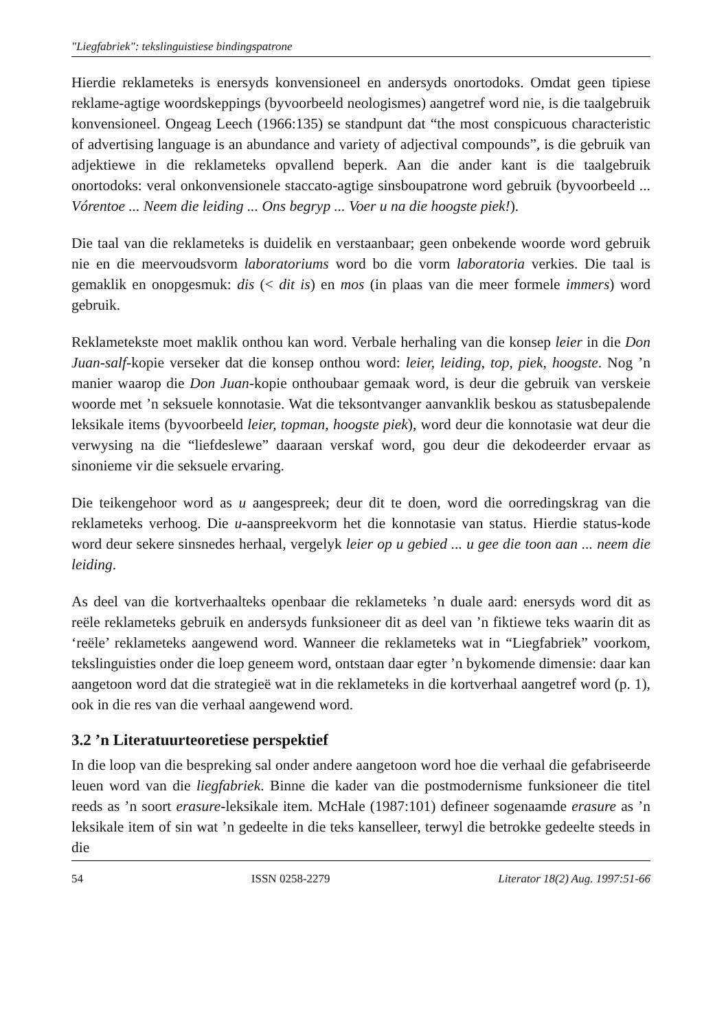"Liegfabriek": tekslinguistiese bindingspatrone
Hierdie reklameteks is enersyds konvensioneel en andersyds onortodoks. Omdat geen tipiese reklame-agtige woordskeppings (byvoorbeeld neologismes) aangetref word nie, is die taalgebruik konvensioneel. Ongeag Leech (1966:135) se standpunt dat “the most conspicuous characteristic of advertising language is an abundance and variety of adjectival compounds”, is die gebruik van adjektiewe in die reklameteks opvallend beperk. Aan die ander kant is die taalgebruik onortodoks: veral onkonvensionele staccato-agtige sinsboupatrone word gebruik (byvoorbeeld ... Vórentoe ... Neem die leiding ... Ons begryp ... Voer u na die hoogste piek!).
Die taal van die reklameteks is duidelik en verstaanbaar; geen onbekende woorde word gebruik nie en die meervoudsvorm laboratoriums word bo die vorm laboratoria verkies. Die taal is gemaklik en onopgesmuk: dis (< dit is) en mos (in plaas van die meer formele immers) word gebruik.
Reklametekste moet maklik onthou kan word. Verbale herhaling van die konsep leier in die Don Juan-salf-kopie verseker dat die konsep onthou word: leier, leiding, top, piek, hoogste. Nog ’n manier waarop die Don Juan-kopie onthoubaar gemaak word, is deur die gebruik van verskeie woorde met ’n seksuele konnotasie. Wat die teksontvanger aanvanklik beskou as statusbepalende leksikale items (byvoorbeeld leier, topman, hoogste piek), word deur die konnotasie wat deur die verwysing na die “liefdeslewe” daaraan verskaf word, gou deur die dekodeerder ervaar as sinonieme vir die seksuele ervaring.
Die teikengehoor word as u aangespreek; deur dit te doen, word die oorredingskrag van die reklameteks verhoog. Die u-aanspreekvorm het die konnotasie van status. Hierdie status-kode word deur sekere sinsnedes herhaal, vergelyk leier op u gebied ... u gee die toon aan ... neem die leiding.
As deel van die kortverhaalteks openbaar die reklameteks ’n duale aard: enersyds word dit as reële reklameteks gebruik en andersyds funksioneer dit as deel van ’n fiktiewe teks waarin dit as ‘reële’ reklameteks aangewend word. Wanneer die reklameteks wat in “Liegfabriek” voorkom, tekslinguisties onder die loep geneem word, ontstaan daar egter ’n bykomende dimensie: daar kan aangetoon word dat die strategieë wat in die reklameteks in die kortverhaal aangetref word (p. 1), ook in die res van die verhaal aangewend word.
3.2 ’n Literatuurteoretiese perspektief
In die loop van die bespreking sal onder andere aangetoon word hoe die verhaal die gefabriseerde leuen word van die liegfabriek. Binne die kader van die postmodernisme funksioneer die titel reeds as ’n soort erasure-leksikale item. McHale (1987:101) defineer sogenaamde erasure as ’n leksikale item of sin wat ’n gedeelte in die teks kanselleer, terwyl die betrokke gedeelte steeds in die
54 ISSN 0258-2279 Literator 18(2) Aug. 1997:51-66